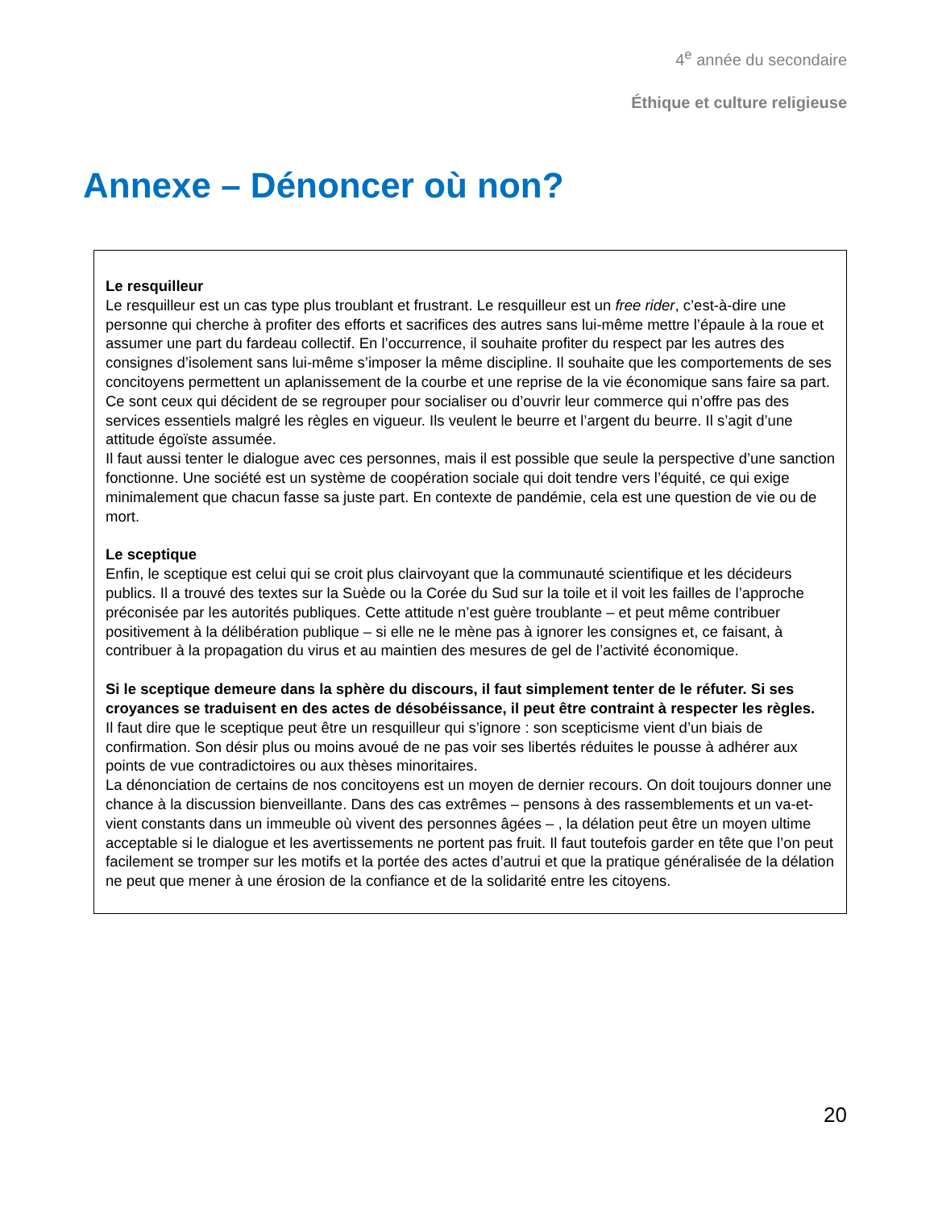4<sup>e</sup> année du secondaire
Éthique et culture religieuse
Annexe – Dénoncer où non?
Le resquilleur
Le resquilleur est un cas type plus troublant et frustrant. Le resquilleur est un free rider, c’est-à-dire une personne qui cherche à profiter des efforts et sacrifices des autres sans lui-même mettre l’épaule à la roue et assumer une part du fardeau collectif. En l’occurrence, il souhaite profiter du respect par les autres des consignes d’isolement sans lui-même s’imposer la même discipline. Il souhaite que les comportements de ses concitoyens permettent un aplanissement de la courbe et une reprise de la vie économique sans faire sa part. Ce sont ceux qui décident de se regrouper pour socialiser ou d’ouvrir leur commerce qui n’offre pas des services essentiels malgré les règles en vigueur. Ils veulent le beurre et l’argent du beurre. Il s’agit d’une attitude égoïste assumée.
Il faut aussi tenter le dialogue avec ces personnes, mais il est possible que seule la perspective d’une sanction fonctionne. Une société est un système de coopération sociale qui doit tendre vers l’équité, ce qui exige minimalement que chacun fasse sa juste part. En contexte de pandémie, cela est une question de vie ou de mort.
Le sceptique
Enfin, le sceptique est celui qui se croit plus clairvoyant que la communauté scientifique et les décideurs publics. Il a trouvé des textes sur la Suède ou la Corée du Sud sur la toile et il voit les failles de l’approche préconisée par les autorités publiques. Cette attitude n’est guère troublante – et peut même contribuer positivement à la délibération publique – si elle ne le mène pas à ignorer les consignes et, ce faisant, à contribuer à la propagation du virus et au maintien des mesures de gel de l’activité économique.
Si le sceptique demeure dans la sphère du discours, il faut simplement tenter de le réfuter. Si ses croyances se traduisent en des actes de désobéissance, il peut être contraint à respecter les règles.
Il faut dire que le sceptique peut être un resquilleur qui s’ignore : son scepticisme vient d’un biais de confirmation. Son désir plus ou moins avoué de ne pas voir ses libertés réduites le pousse à adhérer aux points de vue contradictoires ou aux thèses minoritaires.
La dénonciation de certains de nos concitoyens est un moyen de dernier recours. On doit toujours donner une chance à la discussion bienveillante. Dans des cas extrêmes – pensons à des rassemblements et un va-et-vient constants dans un immeuble où vivent des personnes âgées – , la délation peut être un moyen ultime acceptable si le dialogue et les avertissements ne portent pas fruit. Il faut toutefois garder en tête que l’on peut facilement se tromper sur les motifs et la portée des actes d’autrui et que la pratique généralisée de la délation ne peut que mener à une érosion de la confiance et de la solidarité entre les citoyens.
20